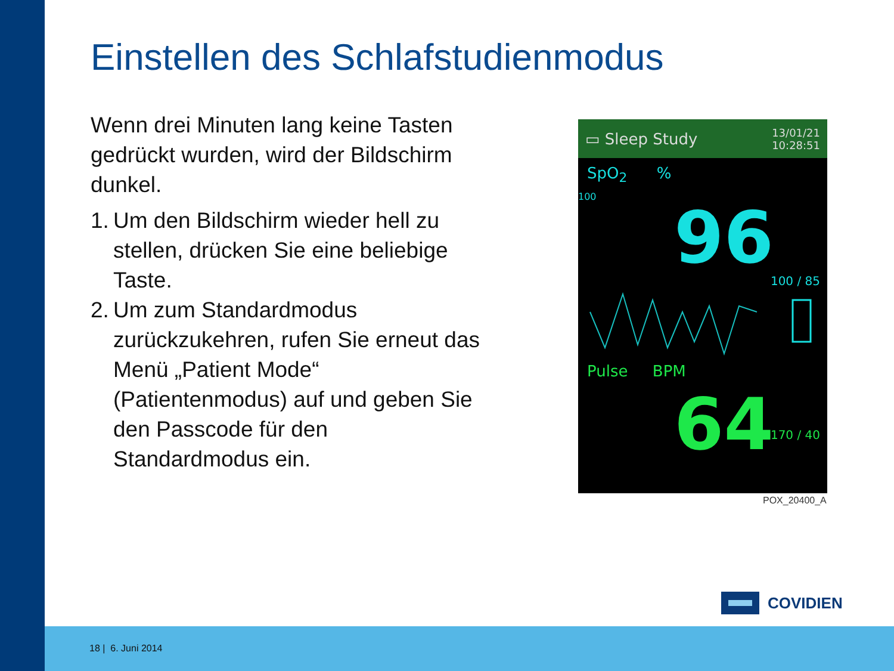Einstellen des Schlafstudienmodus
Wenn drei Minuten lang keine Tasten gedrückt wurden, wird der Bildschirm dunkel.
1.
Um den Bildschirm wieder hell zu stellen, drücken Sie eine beliebige Taste.
2.
Um zum Standardmodus zurückzukehren, rufen Sie erneut das Menü „Patient Mode“ (Patientenmodus) auf und geben Sie den Passcode für den Standardmodus ein.
▭ Sleep Study 13/01/21
10:28:51
SpO<sub>2</sub> %
100
96
100 / 85
Pulse BPM
64
170 / 40
POX_20400_A
COVIDIEN
18 | 6. Juni 2014